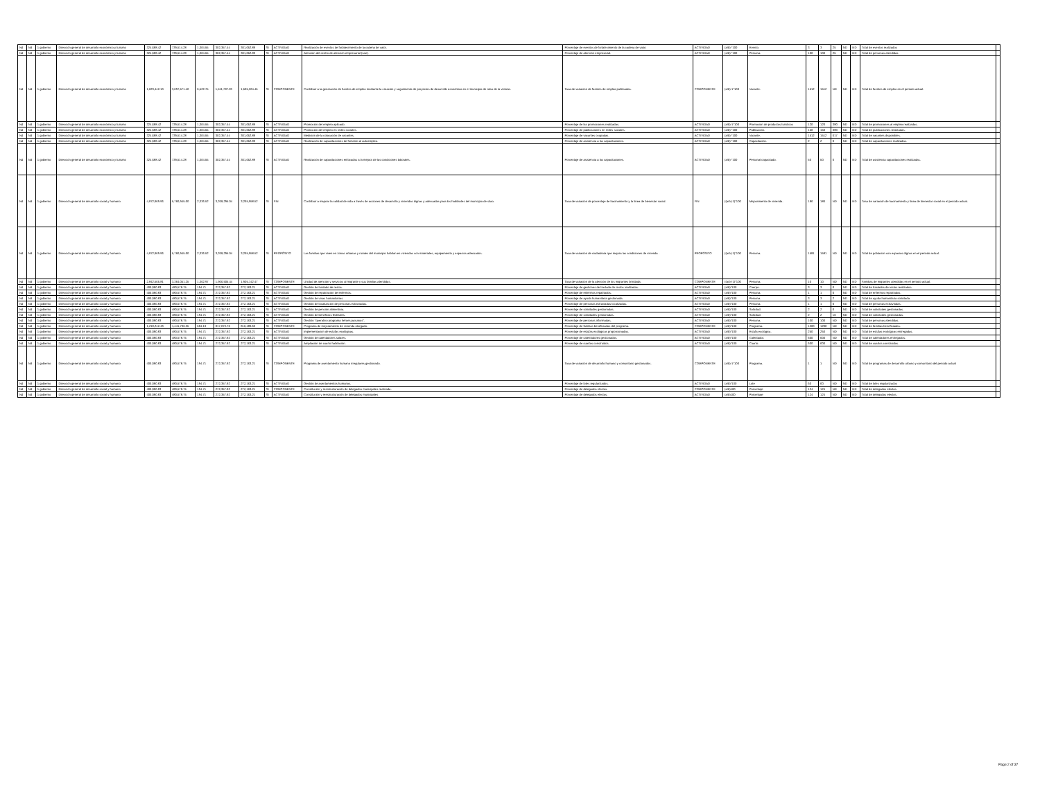| Nd | Nd | 1 gobierno | Dirección general de desarrollo económico y turismo | 324,688.42 | 739,514.28 | 1,304.55 | 302,357.44 | 301,052.89 | SI | ACTIVIDAD | Realización de eventos de fortalecimiento de la cadena de valor. | Porcentaje de eventos de fortalecimiento de la cadena de valor. | ACTIVIDAD | (a/b) *100 | Evento. | 3 | 3 | 25 | ND | ND | Total de eventos realizados | |
| Nd | Nd | 1 gobierno | Dirección general de desarrollo económico y turismo | 324,688.42 | 739,514.28 | 1,304.55 | 302,357.44 | 301,052.89 | SI | ACTIVIDAD | Atención del centro de atención empresarial (cae). | Porcentaje de atención empresarial. | ACTIVIDAD | (a/b) *100 | Persona. | 100 | 100 | 25 | ND | ND | Total de personas atendidas. | |
| Nd | Nd | 1 gobierno | Dirección general de desarrollo económico y turismo | 1,623,442.10 | 3,697,571.40 | 6,522.75 | 1,511,787.20 | 1,505,264.45 | SI | COMPONENTE | Contribuir a la generación de fuentes de empleo mediante la creación y seguimiento de proyectos de desarrollo económico en el municipio de silao de la victoria. | Tasa de variación de fuentes de empleo publicadas. | COMPONENTE | (a/b)-1*100 | Vacante. | 1512 | 1512 | ND | ND | ND | Total de fuentes de empleo en el periodo actual. | |
| Nd | Nd | 1 gobierno | Dirección general de desarrollo económico y turismo | 324,688.42 | 739,514.28 | 1,304.55 | 302,357.44 | 301,052.89 | SI | ACTIVIDAD | Promoción del empleo aplicado. | Porcentaje de las promociones realizadas. | ACTIVIDAD | (a/b)-1*100 | Promoción de productos turísticos | 120 | 120 | 380 | ND | ND | Total de promociones al empleo realizadas. | |
| Nd | Nd | 1 gobierno | Dirección general de desarrollo económico y turismo | 324,688.42 | 739,514.28 | 1,304.55 | 302,357.44 | 301,052.89 | SI | ACTIVIDAD | Promoción del empleo en redes sociales. | Porcentaje de publicaciones en redes sociales. | ACTIVIDAD | (a/b) *100 | Publicación. | 150 | 150 | 380 | ND | ND | Total de publicaciones realizadas. | |
| Nd | Nd | 1 gobierno | Dirección general de desarrollo económico y turismo | 324,688.42 | 739,514.28 | 1,304.55 | 302,357.44 | 301,052.89 | SI | ACTIVIDAD | Medición de la colocación de vacantes. | Porcentaje de vacantes ocupadas. | ACTIVIDAD | (a/b) *100 | Vacante. | 1512 | 1512 | 617 | ND | ND | Total de vacantes disponibles. | |
| Nd | Nd | 1 gobierno | Dirección general de desarrollo económico y turismo | 324,688.42 | 739,514.28 | 1,304.55 | 302,357.44 | 301,052.89 | SI | ACTIVIDAD | Realización de capacitaciones de fomento al autoempleo. | Porcentaje de asistencia a las capacitaciones. | ACTIVIDAD | (a/b) *100 | Capacitación. | 2 | 2 | 0 | ND | ND | Total de capacitaciones realizadas. | |
| Nd | Nd | 1 gobierno | Dirección general de desarrollo económico y turismo | 324,688.42 | 739,514.28 | 1,304.55 | 302,357.44 | 301,052.89 | SI | ACTIVIDAD | Realización de capacitaciones enfocadas a la mejora de las condiciones laborales. | Porcentaje de asistencia a las capacitaciones. | ACTIVIDAD | (a/b) *100 | Personal capacitado. | 50 | 50 | 0 | ND | ND | Total de asistencia capacitaciones realizadas. | |
| Nd | Nd | 1 gobierno | Dirección general de desarrollo social y humano | 4,872,969.96 | 5,766,945.00 | 2,336.52 | 3,268,295.04 | 3,265,958.52 | SI | FIN | Contribuir a mejorar la calidad de vida a través de acciones de desarrollo y viviendas dignas y adecuadas para los habitantes del municipio de silao. | Tasa de variación de porcentaje de hacinamiento y la línea de bienestar social. | FIN | ((a/b)-1)*100 | Mejoramiento de vivienda. | 186 | 186 | ND | ND | ND | Tasa de variación de hacinamiento y línea de bienestar social en el periodo actual. | |
| Nd | Nd | 1 gobierno | Dirección general de desarrollo social y humano | 4,872,969.96 | 5,766,945.00 | 2,336.52 | 3,268,295.04 | 3,265,958.52 | SI | PROPÓSITO | Las familias que viven en zonas urbanas y rurales del municipio habitan en viviendas con materiales, equipamiento y espacios adecuados. | Tasa de variación de ciudadanía que mejora las condiciones de vivienda . | PROPÓSITO | ((a/b)-1)*100 | Persona. | 1581 | 1581 | ND | ND | ND | Total de población con espacios dignos en el periodo actual. | |
| Nd | Nd | 1 gobierno | Dirección general de desarrollo social y humano | 2,842,565.81 | 3,364,051.25 | 1,362.97 | 1,906,505.44 | 1,905,142.47 | SI | COMPONENTE | Unidad de atención y servicios al migrante y sus familias atendidas. | Tasa de variación de la atención de los migrantes brindada. | COMPONENTE | ((a/b)-1)*100 | Persona. | 10 | 10 | ND | ND | ND | Familias de migrantes atendidas en el periodo actual. | |
| Nd | Nd | 1 gobierno | Dirección general de desarrollo social y humano | 406,080.83 | 480,578.75 | 194.71 | 272,357.92 | 272,163.21 | SI | ACTIVIDAD | Gestión de traslado de restos. | Porcentaje de gestiones de traslado de restos realizadas. | ACTIVIDAD | (a/b)*100 | Cuerpo. | 3 | 3 | 0 | ND | ND | Total de traslados de restos realizados. | |
| Nd | Nd | 1 gobierno | Dirección general de desarrollo social y humano | 406,080.83 | 480,578.75 | 194.71 | 272,357.92 | 272,163.21 | SI | ACTIVIDAD | Gestión de repatriación de enfermos. | Porcentaje de enfermos repatriados. | ACTIVIDAD | (a/b)*100 | Persona. | 1 | 1 | 0 | ND | ND | Total de enfermos repatriados. | |
| Nd | Nd | 1 gobierno | Dirección general de desarrollo social y humano | 406,080.83 | 480,578.75 | 194.71 | 272,357.92 | 272,163.21 | SI | ACTIVIDAD | Gestión de visas humanitarias. | Porcentaje de ayuda humanitaria gestionada. | ACTIVIDAD | (a/b)*100 | Persona. | 3 | 3 | 2 | ND | ND | Total de ayuda humanitaria solicitada. | |
| Nd | Nd | 1 gobierno | Dirección general de desarrollo social y humano | 406,080.83 | 480,578.75 | 194.71 | 272,357.92 | 272,163.21 | SI | ACTIVIDAD | Gestión de localización de personas extraviadas. | Porcentaje de personas extraviadas localizadas. | ACTIVIDAD | (a/b)*100 | Persona. | 1 | 1 | 0 | ND | ND | Total de personas extraviadas. | |
| Nd | Nd | 1 gobierno | Dirección general de desarrollo social y humano | 406,080.83 | 480,578.75 | 194.71 | 272,357.92 | 272,163.21 | SI | ACTIVIDAD | Gestión de pensión alimenticia. | Porcentaje de solicitudes gestionadas. | ACTIVIDAD | (a/b)*100 | Solicitud. | 2 | 2 | 0 | ND | ND | Total de solicitudes gestionadas. | |
| Nd | Nd | 1 gobierno | Dirección general de desarrollo social y humano | 406,080.83 | 480,578.75 | 194.71 | 272,357.92 | 272,163.21 | SI | ACTIVIDAD | Gestión de beneficios federales. | Porcentaje de solicitudes gestionadas. | ACTIVIDAD | (a/b)*100 | Solicitud. | 2 | 2 | 16 | ND | ND | Total de solicitudes gestionadas. | |
| Nd | Nd | 1 gobierno | Dirección general de desarrollo social y humano | 406,080.83 | 480,578.75 | 194.71 | 272,357.92 | 272,163.21 | SI | ACTIVIDAD | Gestión "operativo programa héroes paisanos". | Porcentaje de personas informadas. | ACTIVIDAD | (a/b)*100 | Persona. | 100 | 100 | ND | ND | ND | Total de personas atendidas. | |
| Nd | Nd | 1 gobierno | Dirección general de desarrollo social y humano | 1,218,242.49 | 1,441,736.25 | 584.13 | 817,073.76 | 816,489.63 | SI | COMPONENTE | Programa de mejoramiento de vivienda otorgado. | Porcentaje de familias beneficiadas del programa. | COMPONENTE | (a/b)*100 | Programa. | 1200 | 1200 | ND | ND | ND | Total de familias beneficiadas. | |
| Nd | Nd | 1 gobierno | Dirección general de desarrollo social y humano | 406,080.83 | 480,578.75 | 194.71 | 272,357.92 | 272,163.21 | SI | ACTIVIDAD | Implementación de estufas ecológicas. | Porcentaje de estufas ecológicas proporcionadas. | ACTIVIDAD | (a/b)*100 | Estufa ecológica. | 250 | 250 | ND | ND | ND | Total de estufas ecológicas entregadas. | |
| Nd | Nd | 1 gobierno | Dirección general de desarrollo social y humano | 406,080.83 | 480,578.75 | 194.71 | 272,357.92 | 272,163.21 | SI | ACTIVIDAD | Gestión de calentadores solares. | Porcentaje de calentadores gestionados. | ACTIVIDAD | (a/b)*100 | Calentador. | 600 | 600 | ND | ND | ND | Total de calentadores entregados. | |
| Nd | Nd | 1 gobierno | Dirección general de desarrollo social y humano | 406,080.83 | 480,578.75 | 194.71 | 272,357.92 | 272,163.21 | SI | ACTIVIDAD | Ampliación de cuarto habitación. | Porcentaje de cuartos construidos. | ACTIVIDAD | (a/b)*100 | Cuarto. | 600 | 600 | ND | ND | ND | Total de cuartos construidos. | |
| Nd | Nd | 1 gobierno | Dirección general de desarrollo social y humano | 406,080.83 | 480,578.75 | 194.71 | 272,357.92 | 272,163.21 | SI | COMPONENTE | Programa de asentamiento humano irregulares gestionado. | Tasa de variación de desarrollo humano y comunitario gestionados. | COMPONENTE | (a/b)-1*100 | Programa. | 1 | 1 | ND | ND | ND | Total de programas de desarrollo urbano y comunitario del periodo actual | |
| Nd | Nd | 1 gobierno | Dirección general de desarrollo social y humano | 406,080.83 | 480,578.75 | 194.71 | 272,357.92 | 272,163.21 | SI | ACTIVIDAD | Gestión de asentamientos humanos. | Porcentaje de lotes regularizados. | ACTIVIDAD | (a/b)*100 | Lote | 60 | 60 | ND | ND | ND | Total de lotes regularizados | |
| Nd | Nd | 1 gobierno | Dirección general de desarrollo social y humano | 406,080.83 | 480,578.75 | 194.71 | 272,357.92 | 272,163.21 | SI | COMPONENTE | Constitución y reestructuración de delegados municipales realizada. | Porcentaje de delegados electos. | COMPONENTE | (a/b)100 | Porcentaje | 124 | 124 | ND | ND | ND | Total de delegados electos. | |
| Nd | Nd | 1 gobierno | Dirección general de desarrollo social y humano | 406,080.83 | 480,578.75 | 194.71 | 272,357.92 | 272,163.21 | SI | ACTIVIDAD | Constitución y reestructuración de delegados municipales | Porcentaje de delegados electos. | ACTIVIDAD | (a/b)100 | Porcentaje | 124 | 124 | ND | ND | ND | Total de delegados electos. | |
Page 2 of 37